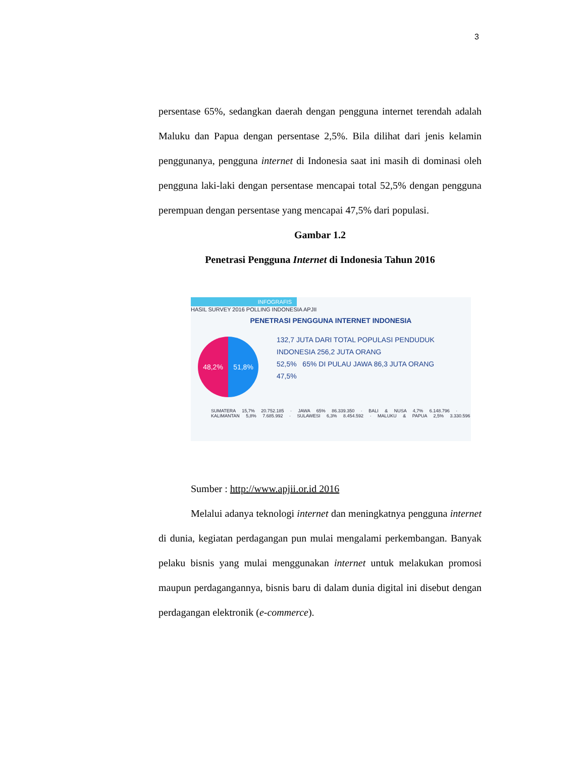3
persentase 65%, sedangkan daerah dengan pengguna internet terendah adalah Maluku dan Papua dengan persentase 2,5%. Bila dilihat dari jenis kelamin penggunanya, pengguna internet di Indonesia saat ini masih di dominasi oleh pengguna laki-laki dengan persentase mencapai total 52,5% dengan pengguna perempuan dengan persentase yang mencapai 47,5% dari populasi.
Gambar 1.2
Penetrasi Pengguna Internet di Indonesia Tahun 2016
INFOGRAFIS
HASIL SURVEY 2016 POLLING INDONESIA APJII
PENETRASI PENGGUNA INTERNET INDONESIA
48,2% 51,8%
132,7 JUTA DARI TOTAL POPULASI PENDUDUK INDONESIA 256,2 JUTA ORANG
52,5% 65% DI PULAU JAWA 86,3 JUTA ORANG
47,5%
SUMATERA 15,7% 20.752.185 · JAWA 65% 86.339.350 · BALI & NUSA 4,7% 6.148.796 · KALIMANTAN 5,8% 7.685.992 · SULAWESI 6,3% 8.454.592 · MALUKU & PAPUA 2,5% 3.330.596
Sumber : http://www.apjii.or.id 2016
Melalui adanya teknologi internet dan meningkatnya pengguna internet di dunia, kegiatan perdagangan pun mulai mengalami perkembangan. Banyak pelaku bisnis yang mulai menggunakan internet untuk melakukan promosi maupun perdagangannya, bisnis baru di dalam dunia digital ini disebut dengan perdagangan elektronik (e-commerce).